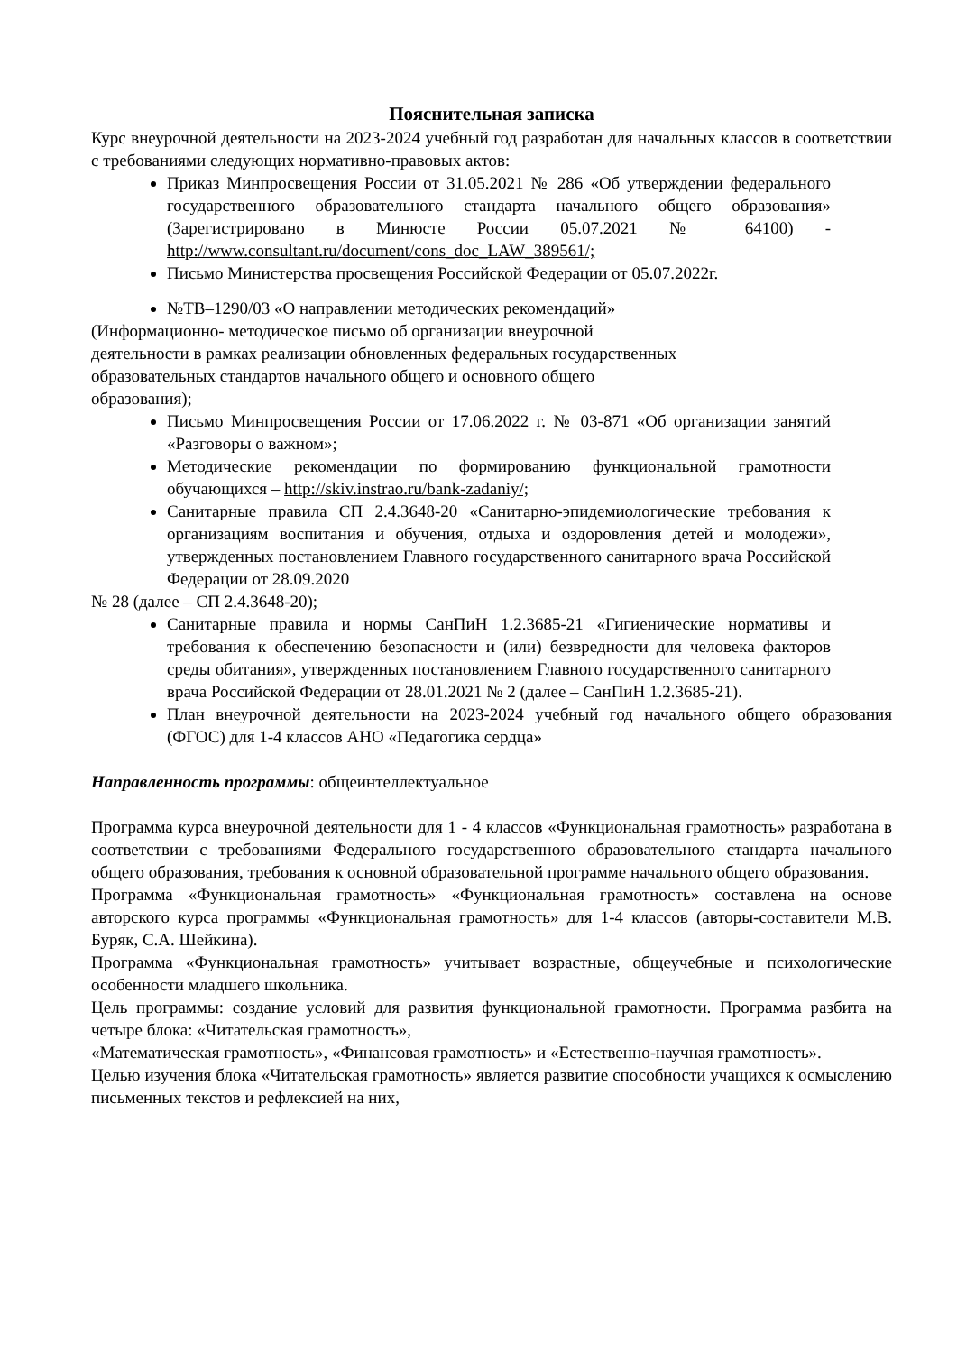Пояснительная записка
Курс внеурочной деятельности на 2023-2024 учебный год разработан для начальных классов в соответствии с требованиями следующих нормативно-правовых актов:
Приказ Минпросвещения России от 31.05.2021 № 286 «Об утверждении федерального государственного образовательного стандарта начального общего образования» (Зарегистрировано в Минюсте России 05.07.2021 № 64100) - http://www.consultant.ru/document/cons_doc_LAW_389561/;
Письмо Министерства просвещения Российской Федерации от 05.07.2022г.
№ТВ–1290/03 «О направлении методических рекомендаций»
(Информационно- методическое письмо об организации внеурочной
деятельности в рамках реализации обновленных федеральных государственных
образовательных стандартов начального общего и основного общего
образования);
Письмо Минпросвещения России от 17.06.2022 г. № 03-871 «Об организации занятий «Разговоры о важном»;
Методические рекомендации по формированию функциональной грамотности обучающихся – http://skiv.instrao.ru/bank-zadaniy/;
Санитарные правила СП 2.4.3648-20 «Санитарно-эпидемиологические требования к организациям воспитания и обучения, отдыха и оздоровления детей и молодежи», утвержденных постановлением Главного государственного санитарного врача Российской Федерации от 28.09.2020
№ 28 (далее – СП 2.4.3648-20);
Санитарные правила и нормы СанПиН 1.2.3685-21 «Гигиенические нормативы и требования к обеспечению безопасности и (или) безвредности для человека факторов среды обитания», утвержденных постановлением Главного государственного санитарного врача Российской Федерации от 28.01.2021 № 2 (далее – СанПиН 1.2.3685-21).
План внеурочной деятельности на 2023-2024 учебный год начального общего образования (ФГОС) для 1-4 классов АНО «Педагогика сердца»
Направленность программы: общеинтеллектуальное
Программа курса внеурочной деятельности для 1 - 4 классов «Функциональная грамотность» разработана в соответствии с требованиями Федерального государственного образовательного стандарта начального общего образования, требования к основной образовательной программе начального общего образования.
Программа «Функциональная грамотность» «Функциональная грамотность» составлена на основе авторского курса программы «Функциональная грамотность» для 1-4 классов (авторы-составители М.В. Буряк, С.А. Шейкина).
Программа «Функциональная грамотность» учитывает возрастные, общеучебные и психологические особенности младшего школьника.
Цель программы: создание условий для развития функциональной грамотности. Программа разбита на четыре блока: «Читательская грамотность»,
«Математическая грамотность», «Финансовая грамотность» и «Естественно-научная грамотность».
Целью изучения блока «Читательская грамотность» является развитие способности учащихся к осмыслению письменных текстов и рефлексией на них,